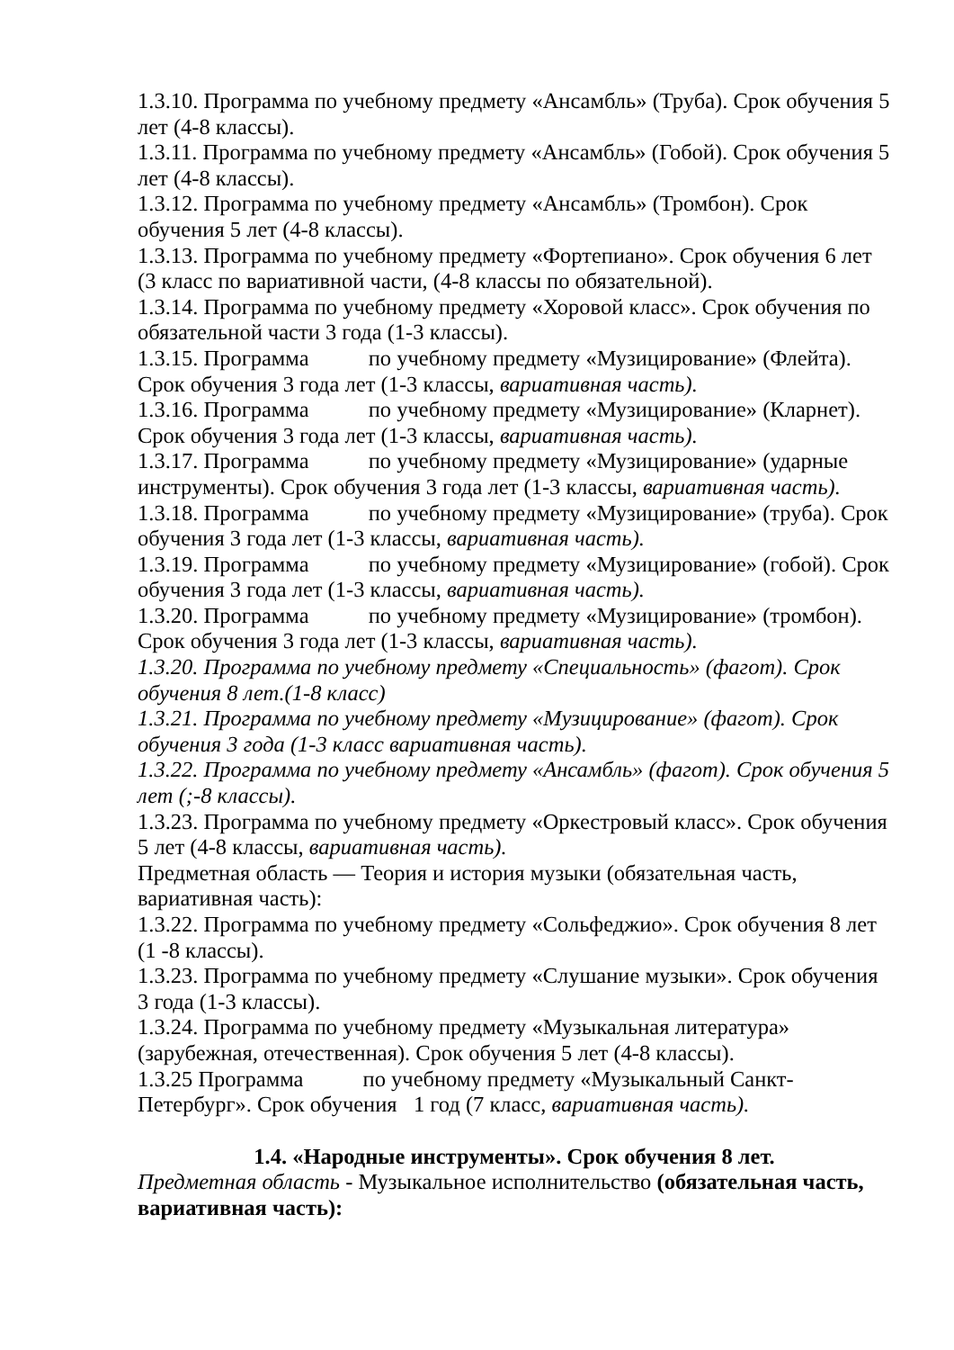1.3.10. Программа по учебному предмету «Ансамбль» (Труба). Срок обучения 5 лет (4-8 классы).
1.3.11. Программа по учебному предмету «Ансамбль» (Гобой). Срок обучения 5 лет (4-8 классы).
1.3.12. Программа по учебному предмету «Ансамбль» (Тромбон). Срок обучения 5 лет (4-8 классы).
1.3.13. Программа по учебному предмету «Фортепиано». Срок обучения 6 лет (3 класс по вариативной части, (4-8 классы по обязательной).
1.3.14. Программа по учебному предмету «Хоровой класс». Срок обучения по обязательной части 3 года (1-3 классы).
1.3.15. Программа по учебному предмету «Музицирование» (Флейта). Срок обучения 3 года лет (1-3 классы, вариативная часть).
1.3.16. Программа по учебному предмету «Музицирование» (Кларнет). Срок обучения 3 года лет (1-3 классы, вариативная часть).
1.3.17. Программа по учебному предмету «Музицирование» (ударные инструменты). Срок обучения 3 года лет (1-3 классы, вариативная часть).
1.3.18. Программа по учебному предмету «Музицирование» (труба). Срок обучения 3 года лет (1-3 классы, вариативная часть).
1.3.19. Программа по учебному предмету «Музицирование» (гобой). Срок обучения 3 года лет (1-3 классы, вариативная часть).
1.3.20. Программа по учебному предмету «Музицирование» (тромбон). Срок обучения 3 года лет (1-3 классы, вариативная часть).
1.3.20. Программа по учебному предмету «Специальность» (фагот). Срок обучения 8 лет.(1-8 класс)
1.3.21. Программа по учебному предмету «Музицирование» (фагот). Срок обучения 3 года (1-3 класс вариативная часть).
1.3.22. Программа по учебному предмету «Ансамбль» (фагот). Срок обучения 5 лет (;-8 классы).
1.3.23. Программа по учебному предмету «Оркестровый класс». Срок обучения 5 лет (4-8 классы, вариативная часть).
Предметная область — Теория и история музыки (обязательная часть, вариативная часть):
1.3.22. Программа по учебному предмету «Сольфеджио». Срок обучения 8 лет (1 -8 классы).
1.3.23. Программа по учебному предмету «Слушание музыки». Срок обучения 3 года (1-3 классы).
1.3.24. Программа по учебному предмету «Музыкальная литература» (зарубежная, отечественная). Срок обучения 5 лет (4-8 классы).
1.3.25 Программа по учебному предмету «Музыкальный Санкт-Петербург». Срок обучения 1 год (7 класс, вариативная часть).
1.4. «Народные инструменты». Срок обучения 8 лет.
Предметная область - Музыкальное исполнительство (обязательная часть, вариативная часть):